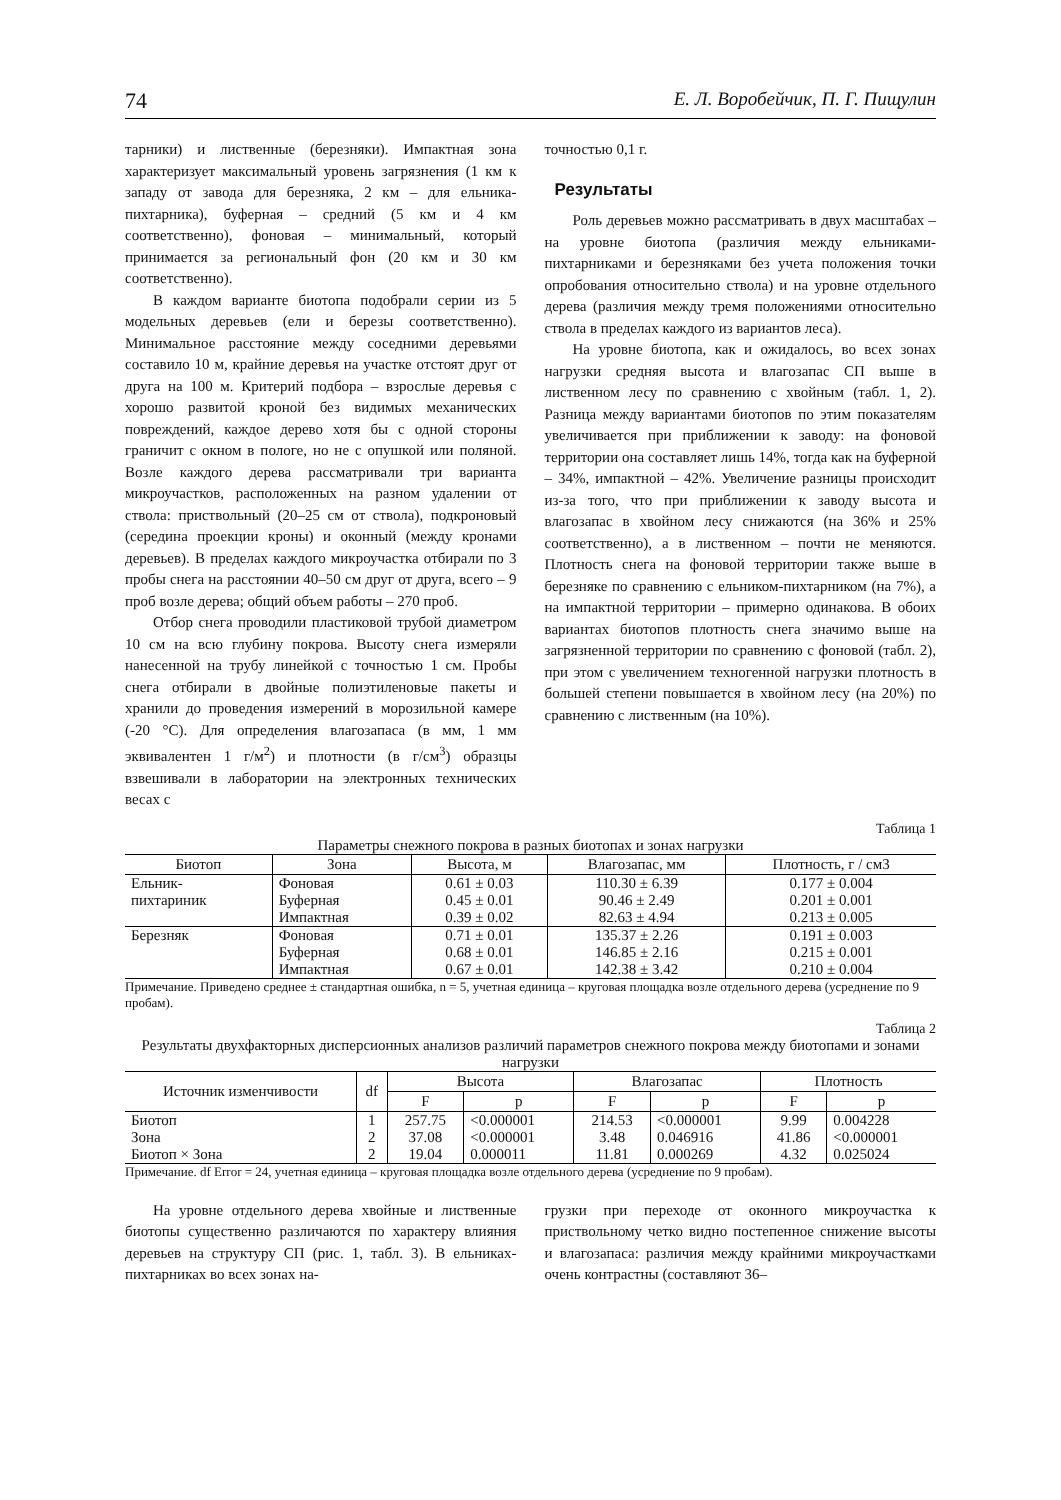74 Е. Л. Воробейчик, П. Г. Пищулин
тарники) и лиственные (березняки). Импактная зона характеризует максимальный уровень загрязнения (1 км к западу от завода для березняка, 2 км – для ельника-пихтарника), буферная – средний (5 км и 4 км соответственно), фоновая – минимальный, который принимается за региональный фон (20 км и 30 км соответственно).
В каждом варианте биотопа подобрали серии из 5 модельных деревьев (ели и березы соответственно). Минимальное расстояние между соседними деревьями составило 10 м, крайние деревья на участке отстоят друг от друга на 100 м. Критерий подбора – взрослые деревья с хорошо развитой кроной без видимых механических повреждений, каждое дерево хотя бы с одной стороны граничит с окном в пологе, но не с опушкой или поляной. Возле каждого дерева рассматривали три варианта микроучастков, расположенных на разном удалении от ствола: приствольный (20–25 см от ствола), подкроновый (середина проекции кроны) и оконный (между кронами деревьев). В пределах каждого микроучастка отбирали по 3 пробы снега на расстоянии 40–50 см друг от друга, всего – 9 проб возле дерева; общий объем работы – 270 проб.
Отбор снега проводили пластиковой трубой диаметром 10 см на всю глубину покрова. Высоту снега измеряли нанесенной на трубу линейкой с точностью 1 см. Пробы снега отбирали в двойные полиэтиленовые пакеты и хранили до проведения измерений в морозильной камере (-20 °С). Для определения влагозапаса (в мм, 1 мм эквивалентен 1 г/м<sup>2</sup>) и плотности (в г/см<sup>3</sup>) образцы взвешивали в лаборатории на электронных технических весах с
точностью 0,1 г.
Результаты
Роль деревьев можно рассматривать в двух масштабах – на уровне биотопа (различия между ельниками-пихтарниками и березняками без учета положения точки опробования относительно ствола) и на уровне отдельного дерева (различия между тремя положениями относительно ствола в пределах каждого из вариантов леса).
На уровне биотопа, как и ожидалось, во всех зонах нагрузки средняя высота и влагозапас СП выше в лиственном лесу по сравнению с хвойным (табл. 1, 2). Разница между вариантами биотопов по этим показателям увеличивается при приближении к заводу: на фоновой территории она составляет лишь 14%, тогда как на буферной – 34%, импактной – 42%. Увеличение разницы происходит из-за того, что при приближении к заводу высота и влагозапас в хвойном лесу снижаются (на 36% и 25% соответственно), а в лиственном – почти не меняются. Плотность снега на фоновой территории также выше в березняке по сравнению с ельником-пихтарником (на 7%), а на импактной территории – примерно одинакова. В обоих вариантах биотопов плотность снега значимо выше на загрязненной территории по сравнению с фоновой (табл. 2), при этом с увеличением техногенной нагрузки плотность в большей степени повышается в хвойном лесу (на 20%) по сравнению с лиственным (на 10%).
Таблица 1
Параметры снежного покрова в разных биотопах и зонах нагрузки
| Биотоп | Зона | Высота, м | Влагозапас, мм | Плотность, г / см3 |
| --- | --- | --- | --- | --- |
| Ельник- пихтариник | Фоновая | 0.61 ± 0.03 | 110.30 ± 6.39 | 0.177 ± 0.004 |
| | Буферная | 0.45 ± 0.01 | 90.46 ± 2.49 | 0.201 ± 0.001 |
| | Импактная | 0.39 ± 0.02 | 82.63 ± 4.94 | 0.213 ± 0.005 |
| Березняк | Фоновая | 0.71 ± 0.01 | 135.37 ± 2.26 | 0.191 ± 0.003 |
| | Буферная | 0.68 ± 0.01 | 146.85 ± 2.16 | 0.215 ± 0.001 |
| | Импактная | 0.67 ± 0.01 | 142.38 ± 3.42 | 0.210 ± 0.004 |
Примечание. Приведено среднее ± стандартная ошибка, n = 5, учетная единица – круговая площадка возле отдельного дерева (усреднение по 9 пробам).
Таблица 2
Результаты двухфакторных дисперсионных анализов различий параметров снежного покрова между биотопами и зонами нагрузки
| Источник изменчивости | df | Высота | | Влагозапас | | Плотность | |
| --- | --- | --- | --- | --- | --- | --- | --- |
| | | F | p | F | p | F | p |
| Биотоп | 1 | 257.75 | <0.000001 | 214.53 | <0.000001 | 9.99 | 0.004228 |
| Зона | 2 | 37.08 | <0.000001 | 3.48 | 0.046916 | 41.86 | <0.000001 |
| Биотоп × Зона | 2 | 19.04 | 0.000011 | 11.81 | 0.000269 | 4.32 | 0.025024 |
Примечание. df Error = 24, учетная единица – круговая площадка возле отдельного дерева (усреднение по 9 пробам).
На уровне отдельного дерева хвойные и лиственные биотопы существенно различаются по характеру влияния деревьев на структуру СП (рис. 1, табл. 3). В ельниках-пихтарниках во всех зонах на-
грузки при переходе от оконного микроучастка к приствольному четко видно постепенное снижение высоты и влагозапаса: различия между крайними микроучастками очень контрастны (составляют 36–